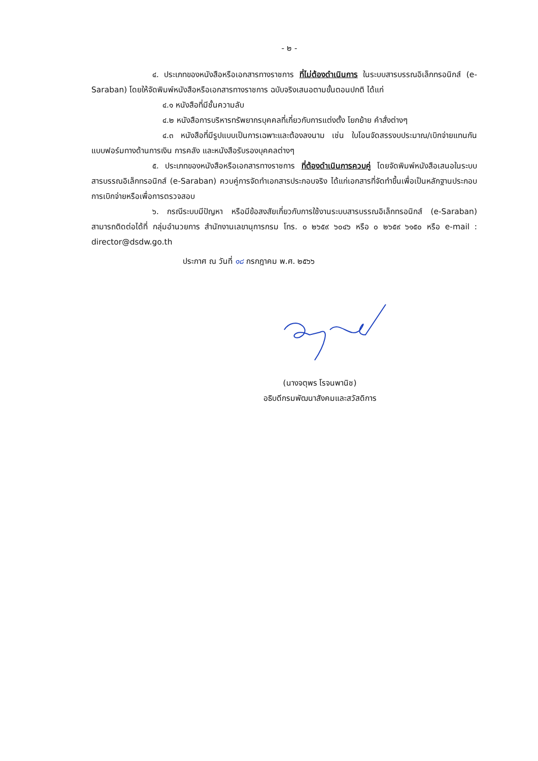- ๒ -
๔. ประเภทของหนังสือหรือเอกสารทางราชการ ที่ไม่ต้องดำเนินการ ในระบบสารบรรณอิเล็กทรอนิกส์ (e-Saraban) โดยให้จัดพิมพ์หนังสือหรือเอกสารทางราชการ ฉบับจริงเสนอตามขั้นตอนปกติ ได้แก่
๔.๑ หนังสือที่มีชั้นความลับ
๔.๒ หนังสือการบริหารทรัพยากรบุคคลที่เกี่ยวกับการแต่งตั้ง โยกย้าย คำสั่งต่างๆ
๔.๓ หนังสือที่มีรูปแบบเป็นการเฉพาะและต้องลงนาม เช่น ใบโอนจัดสรรงบประมาณ/เบิกจ่ายแทนกัน แบบฟอร์มทางด้านการเงิน การคลัง และหนังสือรับรองบุคคลต่างๆ
๕. ประเภทของหนังสือหรือเอกสารทางราชการ ที่ต้องดำเนินการควบคู่ โดยจัดพิมพ์หนังสือเสนอในระบบสารบรรณอิเล็กทรอนิกส์ (e-Saraban) ควบคู่การจัดทำเอกสารประกอบจริง ได้แก่เอกสารที่จัดทำขึ้นเพื่อเป็นหลักฐานประกอบการเบิกจ่ายหรือเพื่อการตรวจสอบ
๖. กรณีระบบมีปัญหา หรือมีข้อสงสัยเกี่ยวกับการใช้งานระบบสารบรรณอิเล็กทรอนิกส์ (e-Saraban) สามารถติดต่อได้ที่ กลุ่มอำนวยการ สำนักงานเลขานุการกรม โทร. ๐ ๒๖๕๙ ๖๐๔๖ หรือ ๐ ๒๖๕๙ ๖๑๕๐ หรือ e-mail : director@dsdw.go.th
ประกาศ ณ วันที่ ๑๘ กรกฎาคม พ.ศ. ๒๕๖๖
(นางจตุพร โรจนพานิช)
อธิบดีกรมพัฒนาสังคมและสวัสดิการ